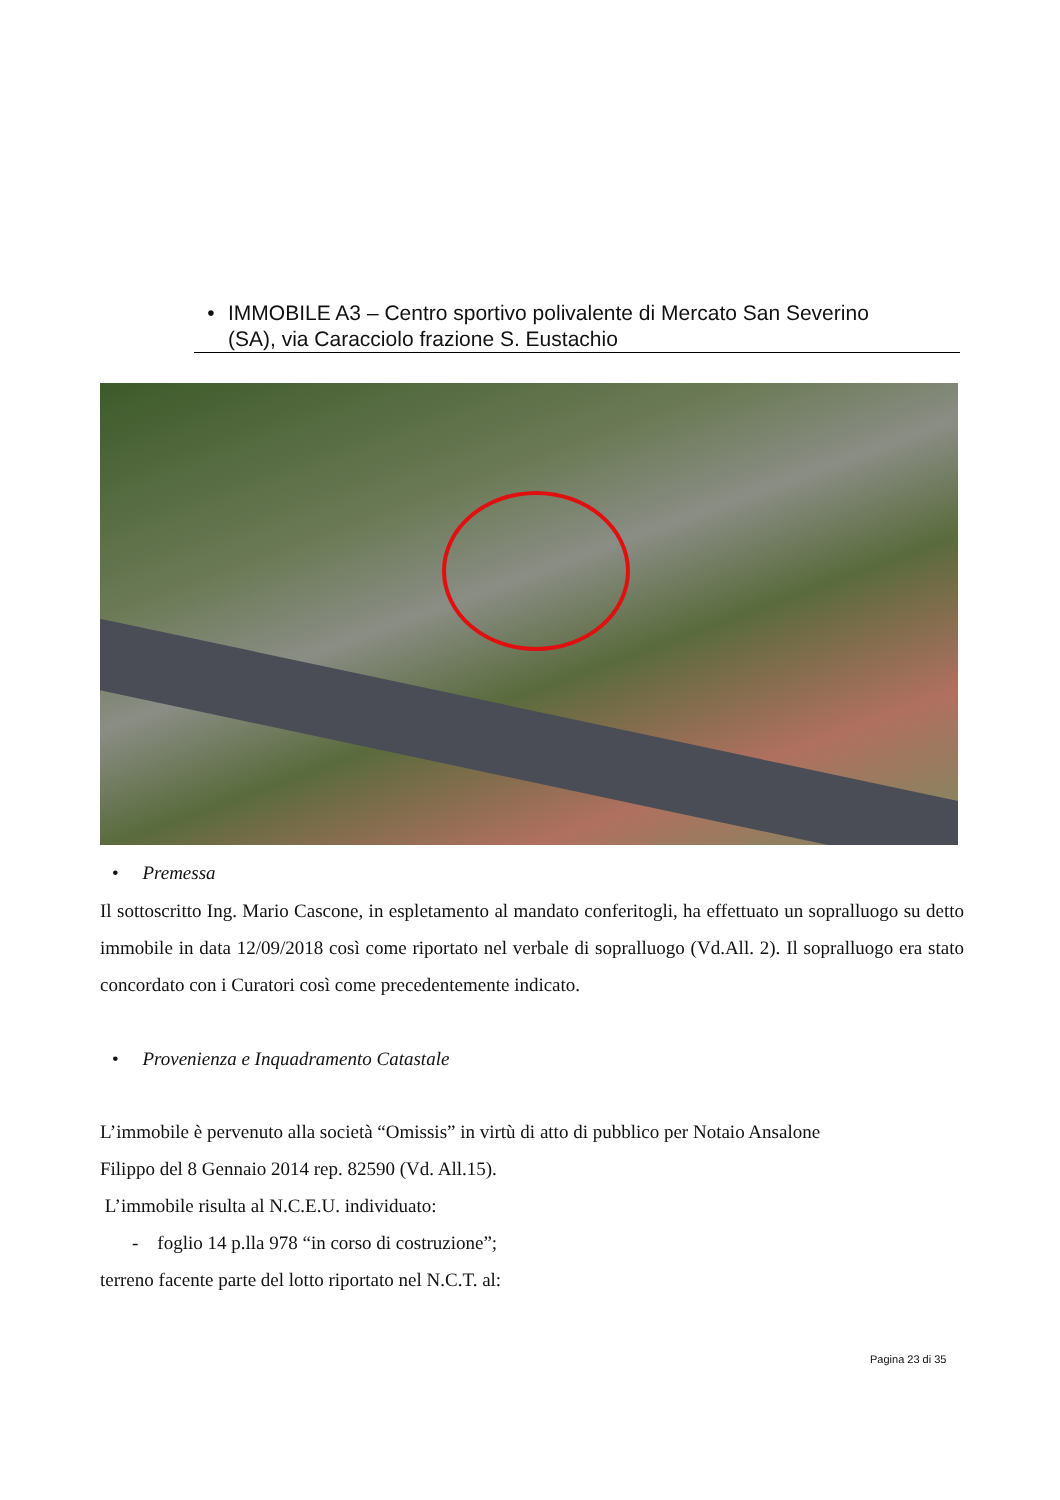• IMMOBILE A3 – Centro sportivo polivalente di Mercato San Severino
(SA), via Caracciolo frazione S. Eustachio
• Premessa
Il sottoscritto Ing. Mario Cascone, in espletamento al mandato conferitogli, ha effettuato un sopralluogo su detto immobile in data 12/09/2018 così come riportato nel verbale di sopralluogo (Vd.All. 2). Il sopralluogo era stato concordato con i Curatori così come precedentemente indicato.
• Provenienza e Inquadramento Catastale
L’immobile è pervenuto alla società “Omissis” in virtù di atto di pubblico per Notaio Ansalone
Filippo del 8 Gennaio 2014 rep. 82590 (Vd. All.15).
L’immobile risulta al N.C.E.U. individuato:
- foglio 14 p.lla 978 “in corso di costruzione”;
terreno facente parte del lotto riportato nel N.C.T. al:
Pagina 23 di 35